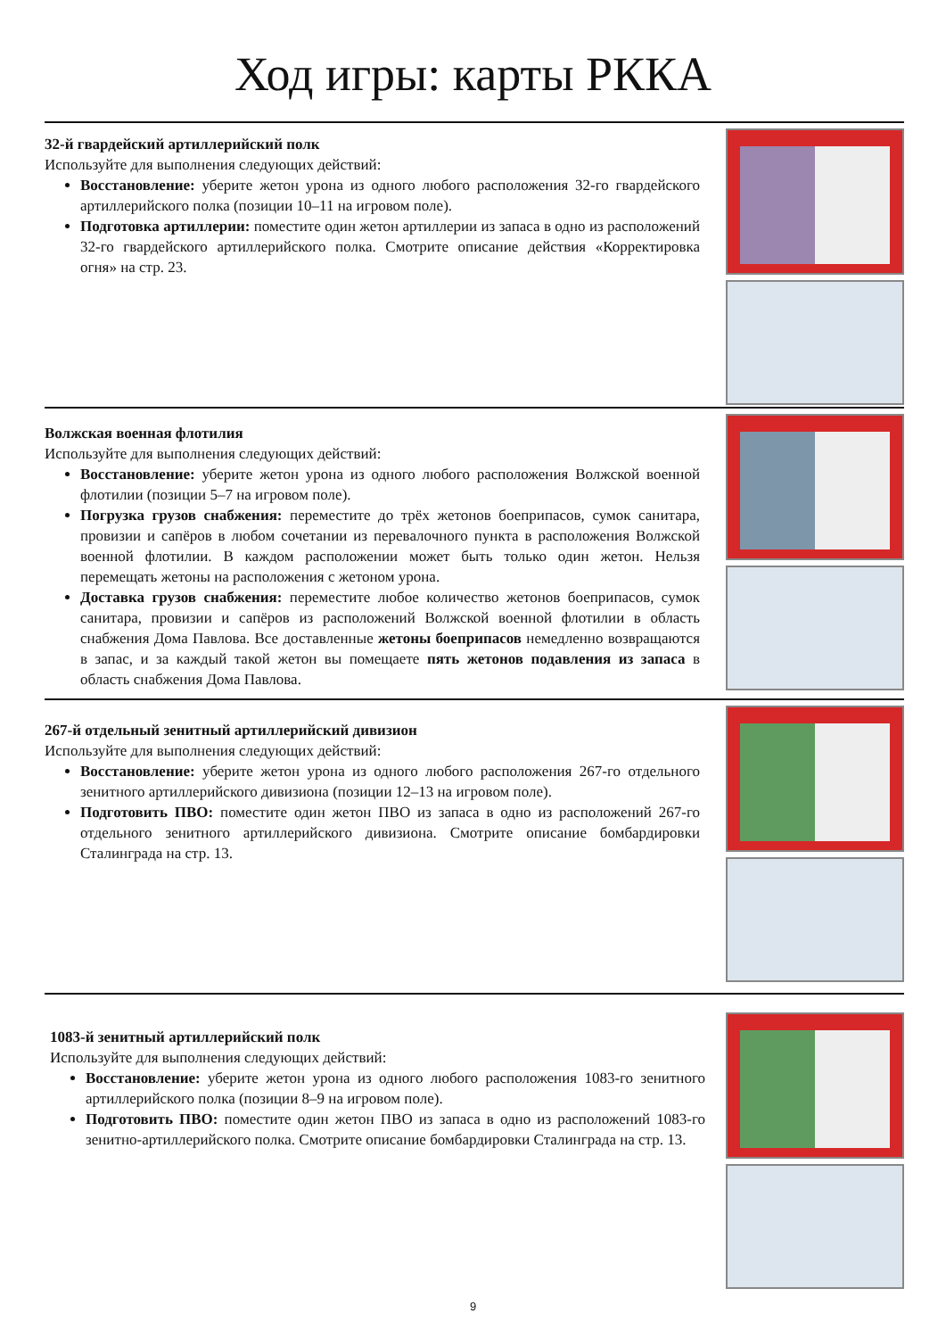Ход игры: карты РККА
32-й гвардейский артиллерийский полк
Используйте для выполнения следующих действий:
Восстановление: уберите жетон урона из одного любого расположения 32-го гвардейского артиллерийского полка (позиции 10–11 на игровом поле).
Подготовка артиллерии: поместите один жетон артиллерии из запаса в одно из расположений 32-го гвардейского артиллерийского полка. Смотрите описание действия «Корректировка огня» на стр. 23.
Волжская военная флотилия
Используйте для выполнения следующих действий:
Восстановление: уберите жетон урона из одного любого расположения Волжской военной флотилии (позиции 5–7 на игровом поле).
Погрузка грузов снабжения: переместите до трёх жетонов боеприпасов, сумок санитара, провизии и сапёров в любом сочетании из перевалочного пункта в расположения Волжской военной флотилии. В каждом расположении может быть только один жетон. Нельзя перемещать жетоны на расположения с жетоном урона.
Доставка грузов снабжения: переместите любое количество жетонов боеприпасов, сумок санитара, провизии и сапёров из расположений Волжской военной флотилии в область снабжения Дома Павлова. Все доставленные жетоны боеприпасов немедленно возвращаются в запас, и за каждый такой жетон вы помещаете пять жетонов подавления из запаса в область снабжения Дома Павлова.
267-й отдельный зенитный артиллерийский дивизион
Используйте для выполнения следующих действий:
Восстановление: уберите жетон урона из одного любого расположения 267-го отдельного зенитного артиллерийского дивизиона (позиции 12–13 на игровом поле).
Подготовить ПВО: поместите один жетон ПВО из запаса в одно из расположений 267-го отдельного зенитного артиллерийского дивизиона. Смотрите описание бомбардировки Сталинграда на стр. 13.
1083-й зенитный артиллерийский полк
Используйте для выполнения следующих действий:
Восстановление: уберите жетон урона из одного любого расположения 1083-го зенитного артиллерийского полка (позиции 8–9 на игровом поле).
Подготовить ПВО: поместите один жетон ПВО из запаса в одно из расположений 1083-го зенитно-артиллерийского полка. Смотрите описание бомбардировки Сталинграда на стр. 13.
9